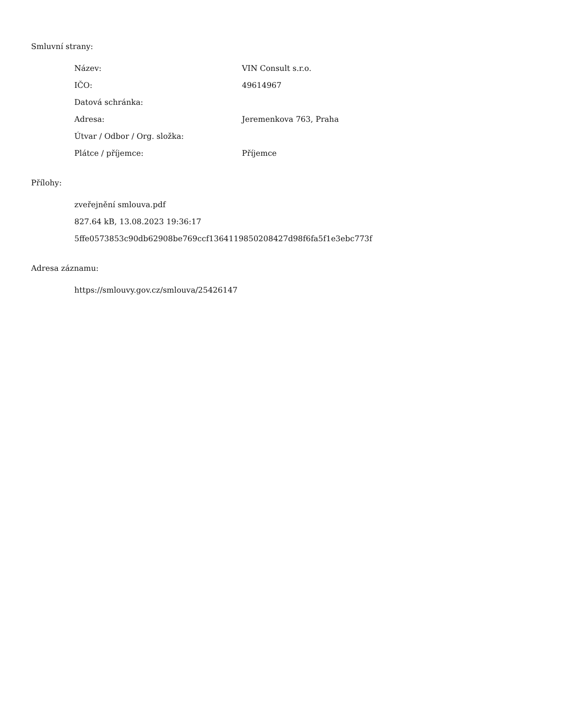Smluvní strany:
| Název: | VIN Consult s.r.o. |
| IČO: | 49614967 |
| Datová schránka: | |
| Adresa: | Jeremenkova 763, Praha |
| Útvar / Odbor / Org. složka: | |
| Plátce / příjemce: | Příjemce |
Přílohy:
zveřejnění smlouva.pdf
827.64 kB, 13.08.2023 19:36:17
5ffe0573853c90db62908be769ccf1364119850208427d98f6fa5f1e3ebc773f
Adresa záznamu:
https://smlouvy.gov.cz/smlouva/25426147